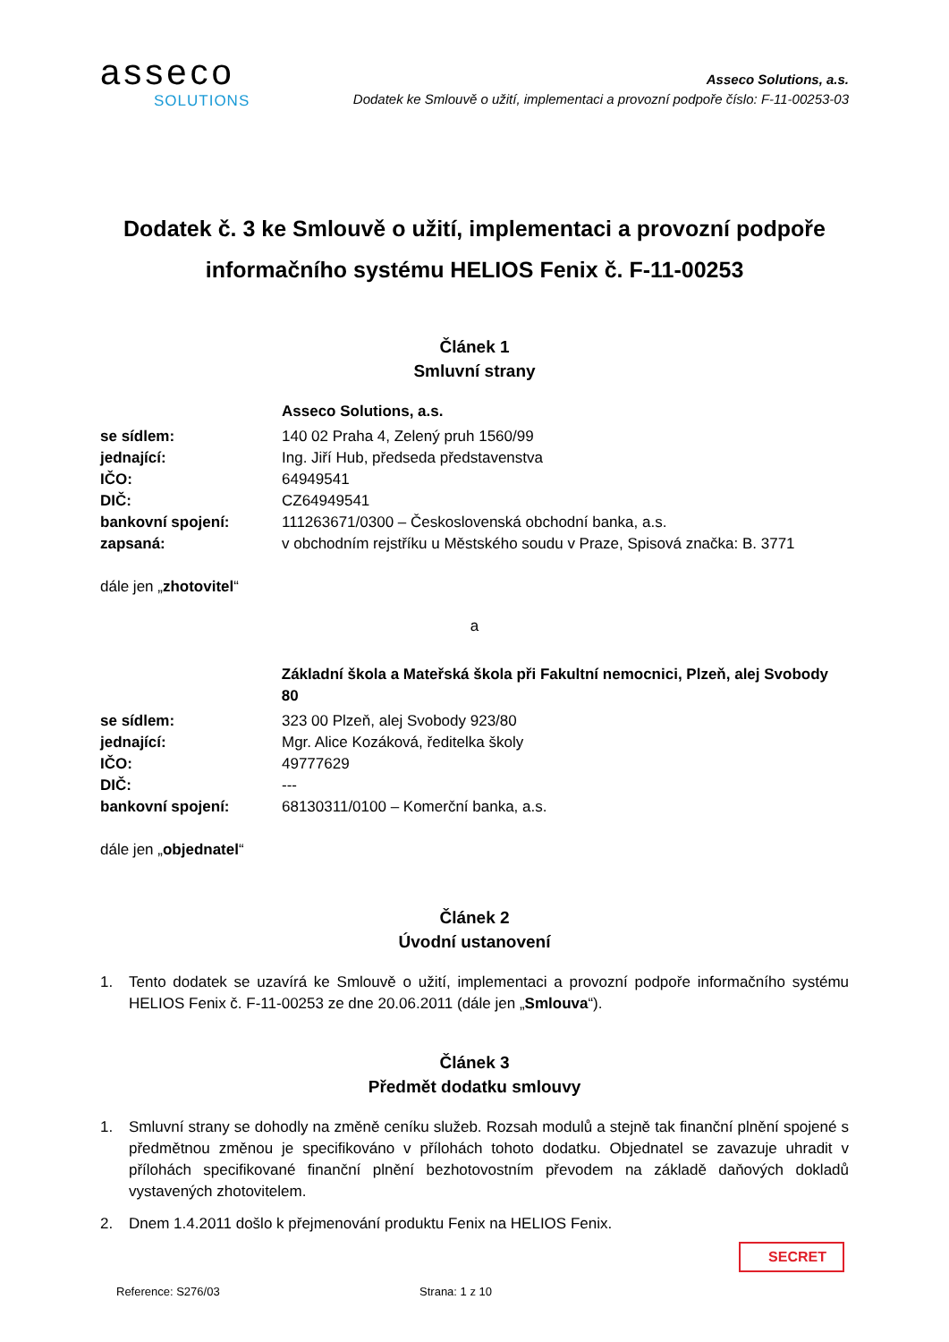asseco
SOLUTIONS
Asseco Solutions, a.s.
Dodatek ke Smlouvě o užití, implementaci a provozní podpoře číslo: F-11-00253-03
Dodatek č. 3 ke Smlouvě o užití, implementaci a provozní podpoře informačního systému HELIOS Fenix č. F-11-00253
Článek 1
Smluvní strany
Asseco Solutions, a.s.
se sídlem: 140 02 Praha 4, Zelený pruh 1560/99
jednající: Ing. Jiří Hub, předseda představenstva
IČO: 64949541
DIČ: CZ64949541
bankovní spojení: 111263671/0300 – Československá obchodní banka, a.s.
zapsaná: v obchodním rejstříku u Městského soudu v Praze, Spisová značka: B. 3771
dále jen „zhotovitel“
a
Základní škola a Mateřská škola při Fakultní nemocnici, Plzeň, alej Svobody 80
se sídlem: 323 00 Plzeň, alej Svobody 923/80
jednající: Mgr. Alice Kozáková, ředitelka školy
IČO: 49777629
DIČ: ---
bankovní spojení: 68130311/0100 – Komerční banka, a.s.
dále jen „objednatel“
Článek 2
Úvodní ustanovení
1. Tento dodatek se uzavírá ke Smlouvě o užití, implementaci a provozní podpoře informačního systému HELIOS Fenix č. F-11-00253 ze dne 20.06.2011 (dále jen „Smlouva“).
Článek 3
Předmět dodatku smlouvy
1. Smluvní strany se dohodly na změně ceníku služeb. Rozsah modulů a stejně tak finanční plnění spojené s předmětnou změnou je specifikováno v přílohách tohoto dodatku. Objednatel se zavazuje uhradit v přílohách specifikované finanční plnění bezhotovostním převodem na základě daňových dokladů vystavených zhotovitelem.
2. Dnem 1.4.2011 došlo k přejmenování produktu Fenix na HELIOS Fenix.
SECRET
Reference: S276/03 Strana: 1 z 10